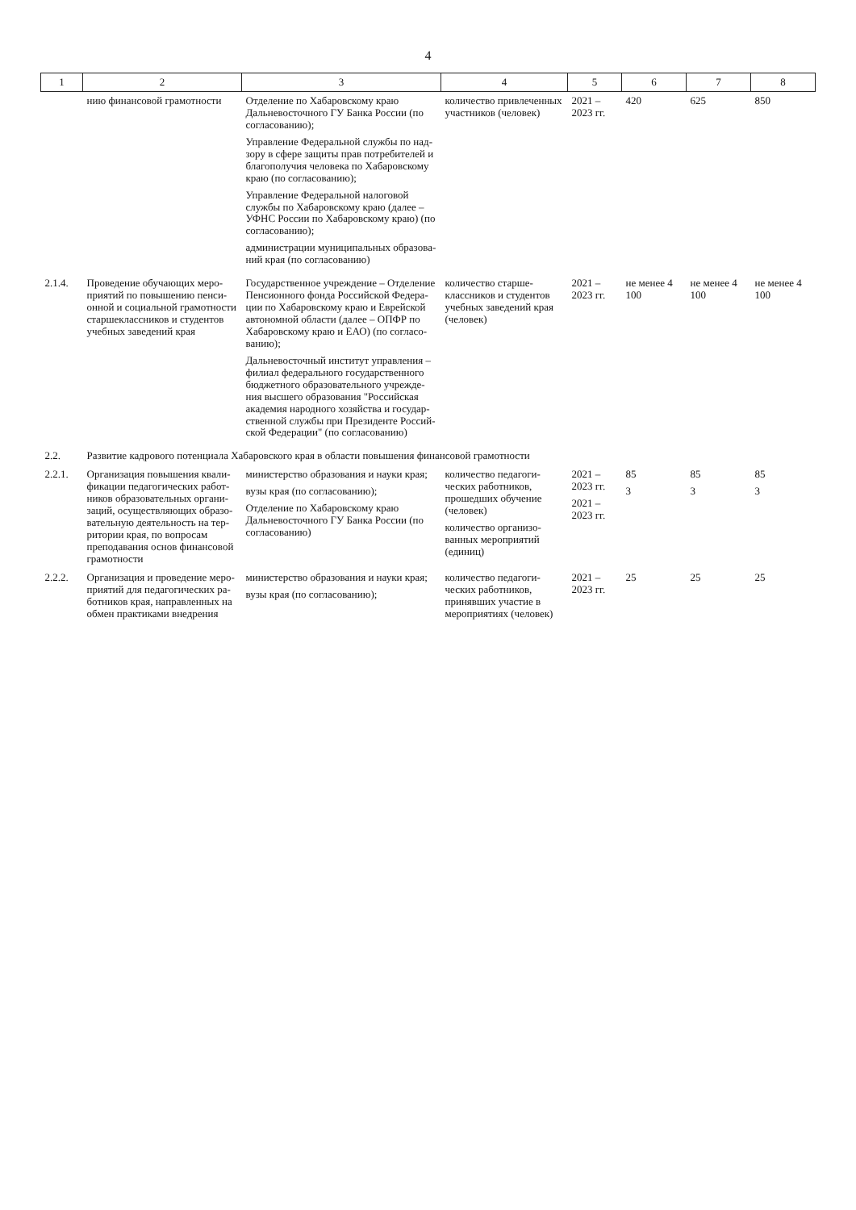4
| 1 | 2 | 3 | 4 | 5 | 6 | 7 | 8 |
| --- | --- | --- | --- | --- | --- | --- | --- |
| | нию финансовой грамотности | Отделение по Хабаровскому краю Дальне­восточного ГУ Банка России (по согласо­ванию); Управление Федеральной службы по над­зору в сфере защиты прав потребителей и благополучия человека по Хабаровскому краю (по согласованию); Управление Федеральной налоговой службы по Хабаровскому краю (далее – УФНС России по Хабаровскому краю) (по согла­сованию); администрации муниципальных образова­ний края (по согласованию) | количество привлечен­ных участников (чело­век) | 2021 – 2023 гг. | 420 | 625 | 850 |
| 2.1.4. | Проведение обучающих меро­приятий по повышению пенси­онной и социальной грамотности старшеклассников и студентов учебных заведений края | Государственное учреждение – Отделение Пенсионного фонда Российской Федера­ции по Хабаровскому краю и Еврейской автономной области (далее – ОПФР по Хабаровскому краю и ЕАО) (по согласо­ванию); Дальневосточный институт управления – филиал федерального государственного бюджетного образовательного учрежде­ния высшего образования "Российская академия народного хозяйства и государ­ственной службы при Президенте Россий­ской Федерации" (по согласованию) | количество старше­классников и студен­тов учебных заведений края (человек) | 2021 – 2023 гг. | не менее 4 100 | не менее 4 100 | не менее 4 100 |
| 2.2. | Развитие кадрового потенциала Хабаровского края в области повышения финансовой грамотности | | | | | | |
| 2.2.1. | Организация повышения квали­фикации педагогических работ­ников образовательных органи­заций, осуществляющих образо­вательную деятельность на тер­ритории края, по вопросам препо­давания основ финансовой гра­мотности | министерство образования и науки края; вузы края (по согласованию); Отделение по Хабаровскому краю Дальне­восточного ГУ Банка России (по согласо­ванию) | количество педагоги­ческих работников, прошедших обучение (человек) количество организо­ванных мероприятий (единиц) | 2021 – 2023 гг. 2021 – 2023 гг. | 85 3 | 85 3 | 85 3 |
| 2.2.2. | Организация и проведение меро­приятий для педагогических ра­ботников края, направленных на обмен практиками внедрения | министерство образования и науки края; вузы края (по согласованию); | количество педагоги­ческих работников, принявших участие в мероприятиях (человек) | 2021 – 2023 гг. | 25 | 25 | 25 |